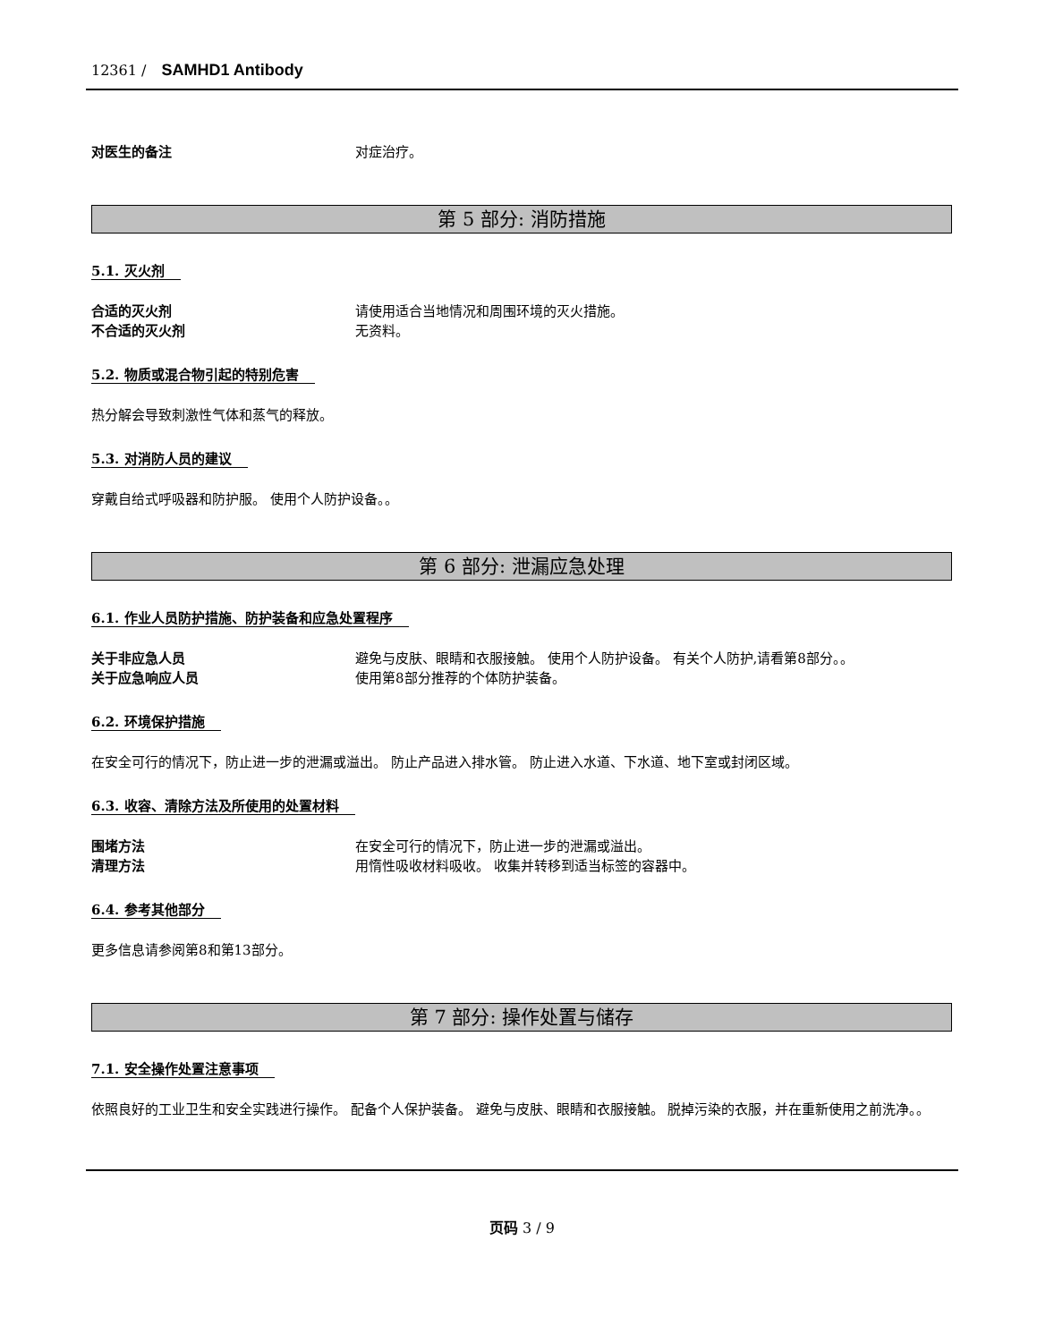12361 / SAMHD1 Antibody
对医生的备注 对症治疗。
第 5 部分: 消防措施
5.1. 灭火剂
合适的灭火剂 请使用适合当地情况和周围环境的灭火措施。
不合适的灭火剂 无资料。
5.2. 物质或混合物引起的特别危害
热分解会导致刺激性气体和蒸气的释放。
5.3. 对消防人员的建议
穿戴自给式呼吸器和防护服。 使用个人防护设备。。
第 6 部分: 泄漏应急处理
6.1. 作业人员防护措施、防护装备和应急处置程序
关于非应急人员 避免与皮肤、眼睛和衣服接触。 使用个人防护设备。 有关个人防护,请看第8部分。。
关于应急响应人员 使用第8部分推荐的个体防护装备。
6.2. 环境保护措施
在安全可行的情况下，防止进一步的泄漏或溢出。 防止产品进入排水管。 防止进入水道、下水道、地下室或封闭区域。
6.3. 收容、清除方法及所使用的处置材料
围堵方法 在安全可行的情况下，防止进一步的泄漏或溢出。
清理方法 用惰性吸收材料吸收。 收集并转移到适当标签的容器中。
6.4. 参考其他部分
更多信息请参阅第8和第13部分。
第 7 部分: 操作处置与储存
7.1. 安全操作处置注意事项
依照良好的工业卫生和安全实践进行操作。 配备个人保护装备。 避免与皮肤、眼睛和衣服接触。 脱掉污染的衣服，并在重新使用之前洗净。。
页码 3 / 9